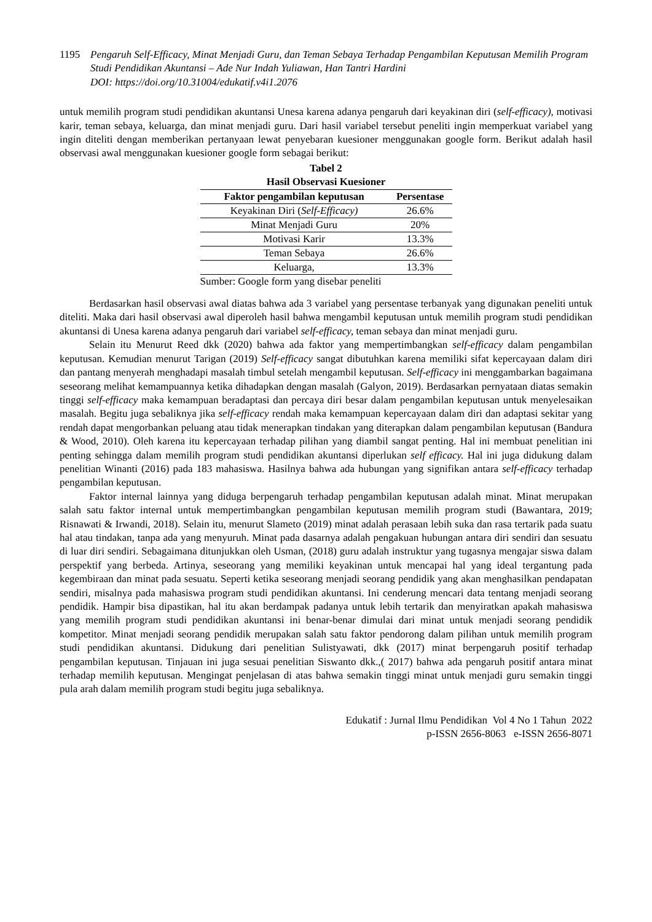1195 Pengaruh Self-Efficacy, Minat Menjadi Guru, dan Teman Sebaya Terhadap Pengambilan Keputusan Memilih Program Studi Pendidikan Akuntansi – Ade Nur Indah Yuliawan, Han Tantri Hardini
DOI: https://doi.org/10.31004/edukatif.v4i1.2076
untuk memilih program studi pendidikan akuntansi Unesa karena adanya pengaruh dari keyakinan diri (self-efficacy), motivasi karir, teman sebaya, keluarga, dan minat menjadi guru. Dari hasil variabel tersebut peneliti ingin memperkuat variabel yang ingin diteliti dengan memberikan pertanyaan lewat penyebaran kuesioner menggunakan google form. Berikut adalah hasil observasi awal menggunakan kuesioner google form sebagai berikut:
Tabel 2
Hasil Observasi Kuesioner
| Faktor pengambilan keputusan | Persentase |
| --- | --- |
| Keyakinan Diri ( Self-Efficacy) | 26.6% |
| Minat Menjadi Guru | 20% |
| Motivasi Karir | 13.3% |
| Teman Sebaya | 26.6% |
| Keluarga, | 13.3% |
Sumber: Google form yang disebar peneliti
Berdasarkan hasil observasi awal diatas bahwa ada 3 variabel yang persentase terbanyak yang digunakan peneliti untuk diteliti. Maka dari hasil observasi awal diperoleh hasil bahwa mengambil keputusan untuk memilih program studi pendidikan akuntansi di Unesa karena adanya pengaruh dari variabel self-efficacy, teman sebaya dan minat menjadi guru.
Selain itu Menurut Reed dkk (2020) bahwa ada faktor yang mempertimbangkan self-efficacy dalam pengambilan keputusan. Kemudian menurut Tarigan (2019) Self-efficacy sangat dibutuhkan karena memiliki sifat kepercayaan dalam diri dan pantang menyerah menghadapi masalah timbul setelah mengambil keputusan. Self-efficacy ini menggambarkan bagaimana seseorang melihat kemampuannya ketika dihadapkan dengan masalah (Galyon, 2019). Berdasarkan pernyataan diatas semakin tinggi self-efficacy maka kemampuan beradaptasi dan percaya diri besar dalam pengambilan keputusan untuk menyelesaikan masalah. Begitu juga sebaliknya jika self-efficacy rendah maka kemampuan kepercayaan dalam diri dan adaptasi sekitar yang rendah dapat mengorbankan peluang atau tidak menerapkan tindakan yang diterapkan dalam pengambilan keputusan (Bandura & Wood, 2010). Oleh karena itu kepercayaan terhadap pilihan yang diambil sangat penting. Hal ini membuat penelitian ini penting sehingga dalam memilih program studi pendidikan akuntansi diperlukan self efficacy. Hal ini juga didukung dalam penelitian Winanti (2016) pada 183 mahasiswa. Hasilnya bahwa ada hubungan yang signifikan antara self-efficacy terhadap pengambilan keputusan.
Faktor internal lainnya yang diduga berpengaruh terhadap pengambilan keputusan adalah minat. Minat merupakan salah satu faktor internal untuk mempertimbangkan pengambilan keputusan memilih program studi (Bawantara, 2019; Risnawati & Irwandi, 2018). Selain itu, menurut Slameto (2019) minat adalah perasaan lebih suka dan rasa tertarik pada suatu hal atau tindakan, tanpa ada yang menyuruh. Minat pada dasarnya adalah pengakuan hubungan antara diri sendiri dan sesuatu di luar diri sendiri. Sebagaimana ditunjukkan oleh Usman, (2018) guru adalah instruktur yang tugasnya mengajar siswa dalam perspektif yang berbeda. Artinya, seseorang yang memiliki keyakinan untuk mencapai hal yang ideal tergantung pada kegembiraan dan minat pada sesuatu. Seperti ketika seseorang menjadi seorang pendidik yang akan menghasilkan pendapatan sendiri, misalnya pada mahasiswa program studi pendidikan akuntansi. Ini cenderung mencari data tentang menjadi seorang pendidik. Hampir bisa dipastikan, hal itu akan berdampak padanya untuk lebih tertarik dan menyiratkan apakah mahasiswa yang memilih program studi pendidikan akuntansi ini benar-benar dimulai dari minat untuk menjadi seorang pendidik kompetitor. Minat menjadi seorang pendidik merupakan salah satu faktor pendorong dalam pilihan untuk memilih program studi pendidikan akuntansi. Didukung dari penelitian Sulistyawati, dkk (2017) minat berpengaruh positif terhadap pengambilan keputusan. Tinjauan ini juga sesuai penelitian Siswanto dkk.,( 2017) bahwa ada pengaruh positif antara minat terhadap memilih keputusan. Mengingat penjelasan di atas bahwa semakin tinggi minat untuk menjadi guru semakin tinggi pula arah dalam memilih program studi begitu juga sebaliknya.
Edukatif : Jurnal Ilmu Pendidikan Vol 4 No 1 Tahun 2022
p-ISSN 2656-8063 e-ISSN 2656-8071